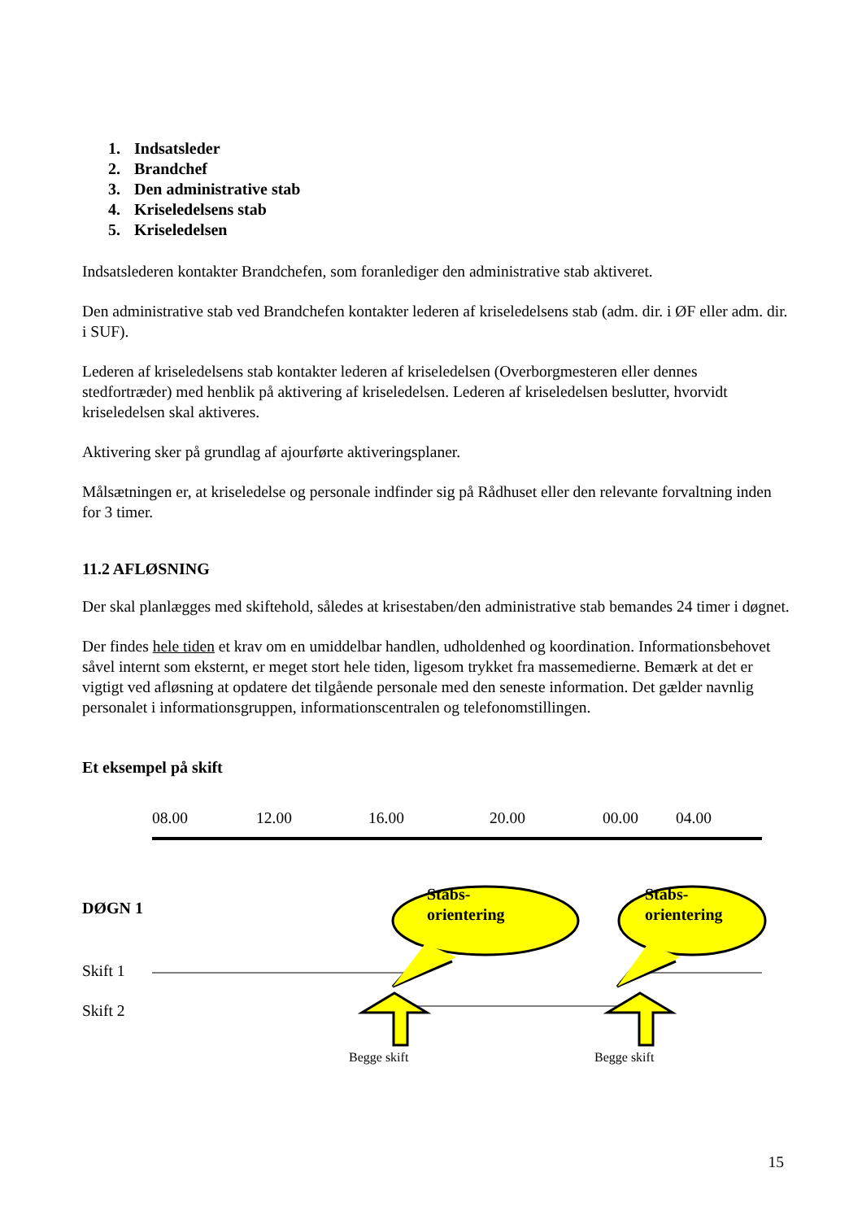1. Indsatsleder
2. Brandchef
3. Den administrative stab
4. Kriseledelsens stab
5. Kriseledelsen
Indsatslederen kontakter Brandchefen, som foranlediger den administrative stab aktiveret.
Den administrative stab ved Brandchefen kontakter lederen af kriseledelsens stab (adm. dir. i ØF eller adm. dir. i SUF).
Lederen af kriseledelsens stab kontakter lederen af kriseledelsen (Overborgmesteren eller dennes stedfortræder) med henblik på aktivering af kriseledelsen. Lederen af kriseledelsen beslutter, hvorvidt kriseledelsen skal aktiveres.
Aktivering sker på grundlag af ajourførte aktiveringsplaner.
Målsætningen er, at kriseledelse og personale indfinder sig på Rådhuset eller den relevante forvaltning inden for 3 timer.
11.2 AFLØSNING
Der skal planlægges med skiftehold, således at krisestaben/den administrative stab bemandes 24 timer i døgnet.
Der findes hele tiden et krav om en umiddelbar handlen, udholdenhed og koordination. Informationsbehovet såvel internt som eksternt, er meget stort hele tiden, ligesom trykket fra massemedierne. Bemærk at det er vigtigt ved afløsning at opdatere det tilgående personale med den seneste information. Det gælder navnlig personalet i informationsgruppen, informationscentralen og telefonomstillingen.
Et eksempel på skift
08.00 12.00 16.00 20.00 00.00 04.00
DØGN 1
Stabs-
orientering
Stabs-
orientering
Skift 1
Skift 2
Begge skift Begge skift
15